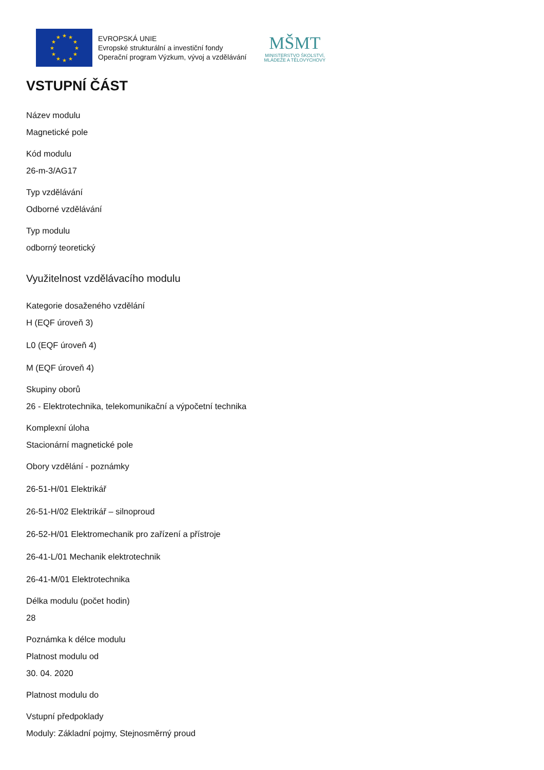★
★
★
★
★
★
★
★
★
★
★
★
EVROPSKÁ UNIE
Evropské strukturální a investiční fondy
Operační program Výzkum, vývoj a vzdělávání
MŠMT
MINISTERSTVO ŠKOLSTVÍ,
MLÁDEŽE A TĚLOVÝCHOVY
VSTUPNÍ ČÁST
Název modulu
Magnetické pole
Kód modulu
26-m-3/AG17
Typ vzdělávání
Odborné vzdělávání
Typ modulu
odborný teoretický
Využitelnost vzdělávacího modulu
Kategorie dosaženého vzdělání
H (EQF úroveň 3)
L0 (EQF úroveň 4)
M (EQF úroveň 4)
Skupiny oborů
26 - Elektrotechnika, telekomunikační a výpočetní technika
Komplexní úloha
Stacionární magnetické pole
Obory vzdělání - poznámky
26-51-H/01 Elektrikář
26-51-H/02 Elektrikář – silnoproud
26-52-H/01 Elektromechanik pro zařízení a přístroje
26-41-L/01 Mechanik elektrotechnik
26-41-M/01 Elektrotechnika
Délka modulu (počet hodin)
28
Poznámka k délce modulu
Platnost modulu od
30. 04. 2020
Platnost modulu do
Vstupní předpoklady
Moduly: Základní pojmy, Stejnosměrný proud